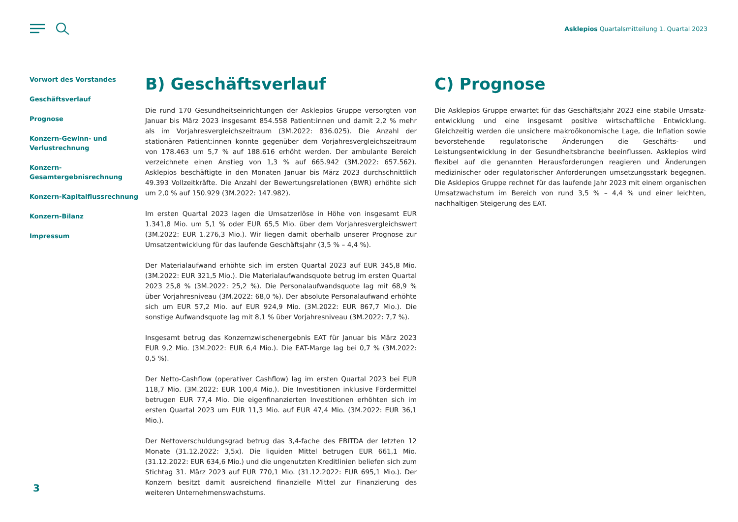Asklepios Quartalsmitteilung 1. Quartal 2023
Vorwort des Vorstandes
Geschäftsverlauf
Prognose
Konzern-Gewinn- und
Verlustrechnung
Konzern-
Gesamtergebnisrechnung
Konzern-Kapitalflussrechnung
Konzern-Bilanz
Impressum
B) Geschäftsverlauf
Die rund 170 Gesundheitseinrichtungen der Asklepios Gruppe versorgten von Januar bis März 2023 insgesamt 854.558 Patient:innen und damit 2,2 % mehr als im Vorjahres­vergleichszeitraum (3M.2022: 836.025). Die Anzahl der stationären Patient:innen konnte gegenüber dem Vorjahresvergleichszeitraum von 178.463 um 5,7 % auf 188.616 erhöht werden. Der ambulante Bereich verzeichnete einen Anstieg von 1,3 % auf 665.942 (3M.2022: 657.562). Asklepios beschäftigte in den Monaten Januar bis März 2023 durchschnittlich 49.393 Vollzeitkräfte. Die Anzahl der Bewertungsrelatio­nen (BWR) erhöhte sich um 2,0 % auf 150.929 (3M.2022: 147.982).
Im ersten Quartal 2023 lagen die Umsatzerlöse in Höhe von insgesamt EUR 1.341,8 Mio. um 5,1 % oder EUR 65,5 Mio. über dem Vorjahresvergleichswert (3M.2022: EUR 1.276,3 Mio.). Wir liegen damit oberhalb unserer Prognose zur Umsatzentwicklung für das laufende Geschäftsjahr (3,5 % – 4,4 %).
Der Materialaufwand erhöhte sich im ersten Quartal 2023 auf EUR 345,8 Mio. (3M.2022: EUR 321,5 Mio.). Die Materialaufwandsquote betrug im ersten Quartal 2023 25,8 % (3M.2022: 25,2 %). Die Personalaufwandsquote lag mit 68,9 % über Vorjahres­niveau (3M.2022: 68,0 %). Der absolute Personalaufwand erhöhte sich um EUR 57,2 Mio. auf EUR 924,9 Mio. (3M.2022: EUR 867,7 Mio.). Die sonstige Aufwandsquote lag mit 8,1 % über Vorjahresniveau (3M.2022: 7,7 %).
Insgesamt betrug das Konzernzwischenergebnis EAT für Januar bis März 2023 EUR 9,2 Mio. (3M.2022: EUR 6,4 Mio.). Die EAT-Marge lag bei 0,7 % (3M.2022: 0,5 %).
Der Netto-Cashflow (operativer Cashflow) lag im ersten Quartal 2023 bei EUR 118,7 Mio. (3M.2022: EUR 100,4 Mio.). Die Investitionen inklusive Fördermittel betrugen EUR 77,4 Mio. Die eigenfinanzierten Investitionen erhöhten sich im ersten Quartal 2023 um EUR 11,3 Mio. auf EUR 47,4 Mio. (3M.2022: EUR 36,1 Mio.).
Der Nettoverschuldungsgrad betrug das 3,4-fache des EBITDA der letzten 12 Monate (31.12.2022: 3,5x). Die liquiden Mittel betrugen EUR 661,1 Mio. (31.12.2022: EUR 634,6 Mio.) und die ungenutzten Kreditlinien beliefen sich zum Stichtag 31. März 2023 auf EUR 770,1 Mio. (31.12.2022: EUR 695,1 Mio.). Der Konzern besitzt damit aus­reichend finanzielle Mittel zur Finanzierung des weiteren Unternehmenswachstums.
C) Prognose
Die Asklepios Gruppe erwartet für das Geschäftsjahr 2023 eine stabile Umsatz­entwicklung und eine insgesamt positive wirtschaftliche Entwicklung. Gleichzeitig werden die unsichere makroökonomische Lage, die Inflation sowie bevorstehende regulatorische Änderungen die Geschäfts- und Leistungsentwicklung in der Gesund­heitsbranche beeinflussen. Asklepios wird flexibel auf die genannten Heraus­forderungen reagieren und Änderungen medizinischer oder regulatorischer Anfor­derungen umsetzungsstark begegnen. Die Asklepios Gruppe rechnet für das laufende Jahr 2023 mit einem organischen Umsatzwachstum im Bereich von rund 3,5 % – 4,4 % und einer leichten, nachhaltigen Steigerung des EAT.
3